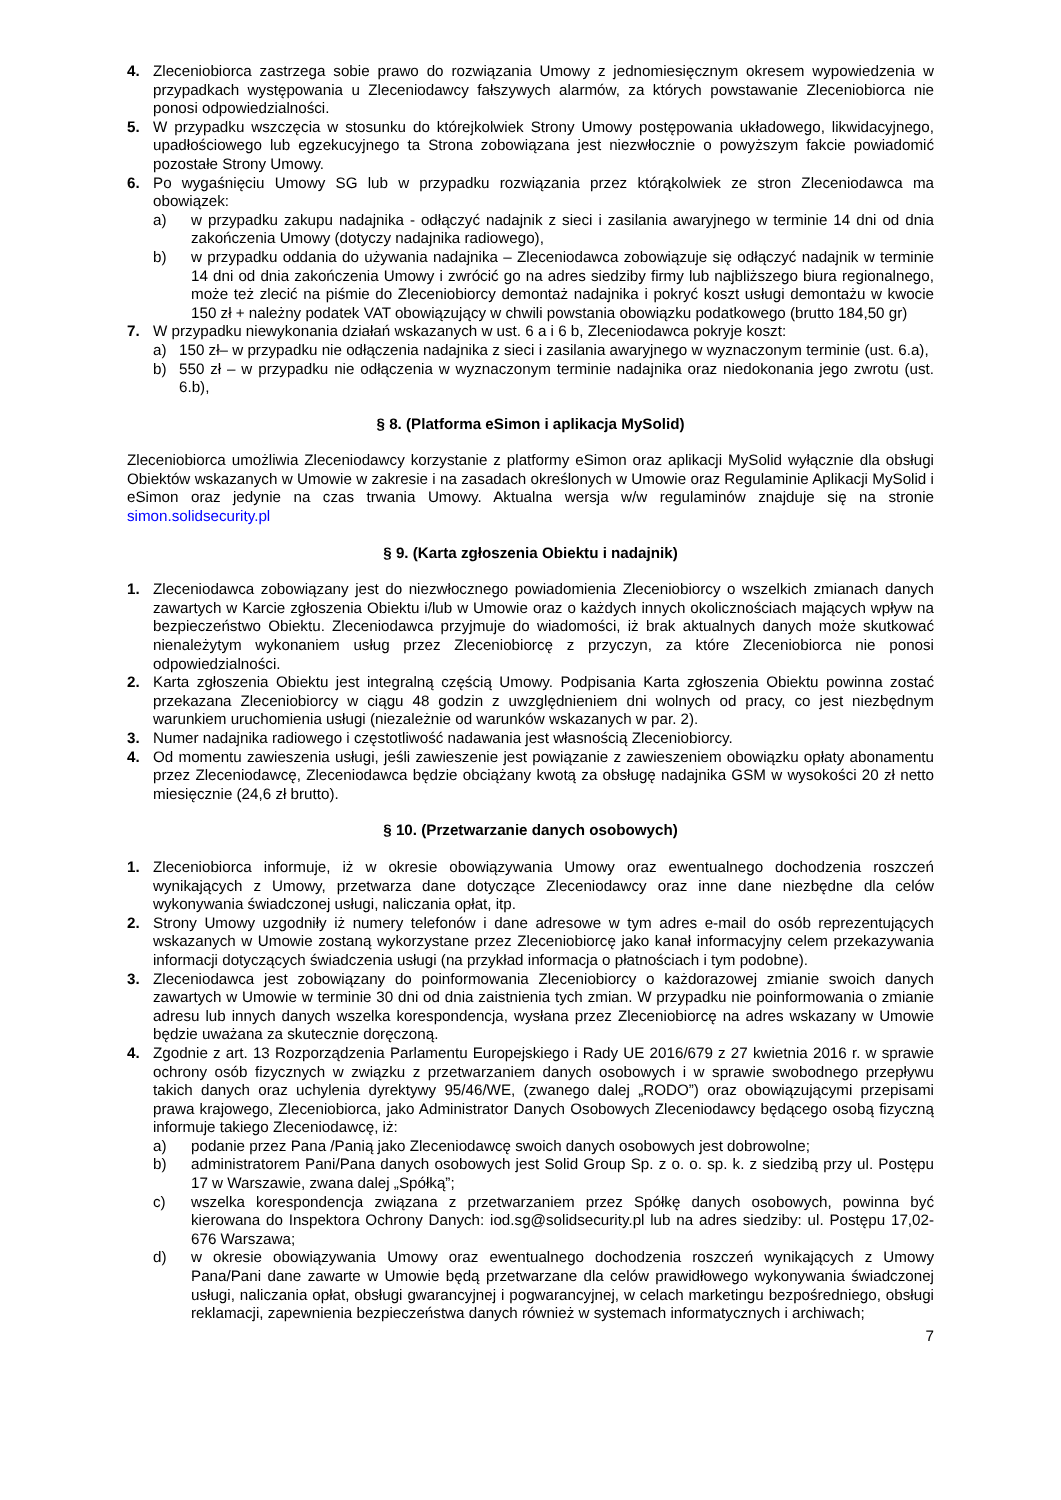4. Zleceniobiorca zastrzega sobie prawo do rozwiązania Umowy z jednomiesięcznym okresem wypowiedzenia w przypadkach występowania u Zleceniodawcy fałszywych alarmów, za których powstawanie Zleceniobiorca nie ponosi odpowiedzialności.
5. W przypadku wszczęcia w stosunku do którejkolwiek Strony Umowy postępowania układowego, likwidacyjnego, upadłościowego lub egzekucyjnego ta Strona zobowiązana jest niezwłocznie o powyższym fakcie powiadomić pozostałe Strony Umowy.
6. Po wygaśnięciu Umowy SG lub w przypadku rozwiązania przez którąkolwiek ze stron Zleceniodawca ma obowiązek:
a) w przypadku zakupu nadajnika - odłączyć nadajnik z sieci i zasilania awaryjnego w terminie 14 dni od dnia zakończenia Umowy (dotyczy nadajnika radiowego),
b) w przypadku oddania do używania nadajnika – Zleceniodawca zobowiązuje się odłączyć nadajnik w terminie 14 dni od dnia zakończenia Umowy i zwrócić go na adres siedziby firmy lub najbliższego biura regionalnego, może też zlecić na piśmie do Zleceniobiorcy demontaż nadajnika i pokryć koszt usługi demontażu w kwocie 150 zł + należny podatek VAT obowiązujący w chwili powstania obowiązku podatkowego (brutto 184,50 gr)
7. W przypadku niewykonania działań wskazanych w ust. 6 a i 6 b, Zleceniodawca pokryje koszt:
a) 150 zł– w przypadku nie odłączenia nadajnika z sieci i zasilania awaryjnego w wyznaczonym terminie (ust. 6.a),
b) 550 zł – w przypadku nie odłączenia w wyznaczonym terminie nadajnika oraz niedokonania jego zwrotu (ust. 6.b),
§ 8. (Platforma eSimon i aplikacja MySolid)
Zleceniobiorca umożliwia Zleceniodawcy korzystanie z platformy eSimon oraz aplikacji MySolid wyłącznie dla obsługi Obiektów wskazanych w Umowie w zakresie i na zasadach określonych w Umowie oraz Regulaminie Aplikacji MySolid i eSimon oraz jedynie na czas trwania Umowy. Aktualna wersja w/w regulaminów znajduje się na stronie simon.solidsecurity.pl
§ 9. (Karta zgłoszenia Obiektu i nadajnik)
1. Zleceniodawca zobowiązany jest do niezwłocznego powiadomienia Zleceniobiorcy o wszelkich zmianach danych zawartych w Karcie zgłoszenia Obiektu i/lub w Umowie oraz o każdych innych okolicznościach mających wpływ na bezpieczeństwo Obiektu. Zleceniodawca przyjmuje do wiadomości, iż brak aktualnych danych może skutkować nienależytym wykonaniem usług przez Zleceniobiorcę z przyczyn, za które Zleceniobiorca nie ponosi odpowiedzialności.
2. Karta zgłoszenia Obiektu jest integralną częścią Umowy. Podpisania Karta zgłoszenia Obiektu powinna zostać przekazana Zleceniobiorcy w ciągu 48 godzin z uwzględnieniem dni wolnych od pracy, co jest niezbędnym warunkiem uruchomienia usługi (niezależnie od warunków wskazanych w par. 2).
3. Numer nadajnika radiowego i częstotliwość nadawania jest własnością Zleceniobiorcy.
4. Od momentu zawieszenia usługi, jeśli zawieszenie jest powiązanie z zawieszeniem obowiązku opłaty abonamentu przez Zleceniodawcę, Zleceniodawca będzie obciążany kwotą za obsługę nadajnika GSM w wysokości 20 zł netto miesięcznie (24,6 zł brutto).
§ 10. (Przetwarzanie danych osobowych)
1. Zleceniobiorca informuje, iż w okresie obowiązywania Umowy oraz ewentualnego dochodzenia roszczeń wynikających z Umowy, przetwarza dane dotyczące Zleceniodawcy oraz inne dane niezbędne dla celów wykonywania świadczonej usługi, naliczania opłat, itp.
2. Strony Umowy uzgodniły iż numery telefonów i dane adresowe w tym adres e-mail do osób reprezentujących wskazanych w Umowie zostaną wykorzystane przez Zleceniobiorcę jako kanał informacyjny celem przekazywania informacji dotyczących świadczenia usługi (na przykład informacja o płatnościach i tym podobne).
3. Zleceniodawca jest zobowiązany do poinformowania Zleceniobiorcy o każdorazowej zmianie swoich danych zawartych w Umowie w terminie 30 dni od dnia zaistnienia tych zmian. W przypadku nie poinformowania o zmianie adresu lub innych danych wszelka korespondencja, wysłana przez Zleceniobiorcę na adres wskazany w Umowie będzie uważana za skutecznie doręczoną.
4. Zgodnie z art. 13 Rozporządzenia Parlamentu Europejskiego i Rady UE 2016/679 z 27 kwietnia 2016 r. w sprawie ochrony osób fizycznych w związku z przetwarzaniem danych osobowych i w sprawie swobodnego przepływu takich danych oraz uchylenia dyrektywy 95/46/WE, (zwanego dalej „RODO”) oraz obowiązującymi przepisami prawa krajowego, Zleceniobiorca, jako Administrator Danych Osobowych Zleceniodawcy będącego osobą fizyczną informuje takiego Zleceniodawcę, iż:
a) podanie przez Pana /Panią jako Zleceniodawcę swoich danych osobowych jest dobrowolne;
b) administratorem Pani/Pana danych osobowych jest Solid Group Sp. z o. o. sp. k. z siedzibą przy ul. Postępu 17 w Warszawie, zwana dalej „Spółką”;
c) wszelka korespondencja związana z przetwarzaniem przez Spółkę danych osobowych, powinna być kierowana do Inspektora Ochrony Danych: iod.sg@solidsecurity.pl lub na adres siedziby: ul. Postępu 17,02-676 Warszawa;
d) w okresie obowiązywania Umowy oraz ewentualnego dochodzenia roszczeń wynikających z Umowy Pana/Pani dane zawarte w Umowie będą przetwarzane dla celów prawidłowego wykonywania świadczonej usługi, naliczania opłat, obsługi gwarancyjnej i pogwarancyjnej, w celach marketingu bezpośredniego, obsługi reklamacji, zapewnienia bezpieczeństwa danych również w systemach informatycznych i archiwach;
7